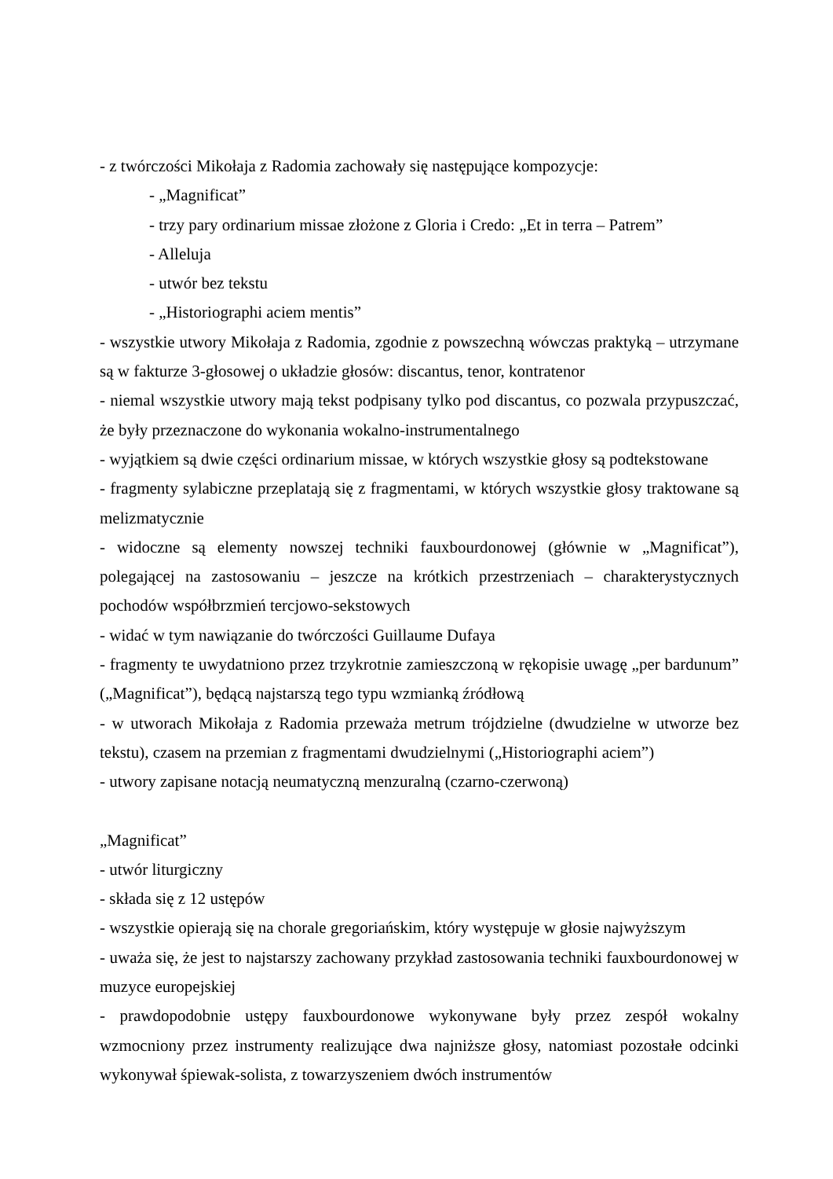- z twórczości Mikołaja z Radomia zachowały się następujące kompozycje:
- „Magnificat”
- trzy pary ordinarium missae złożone z Gloria i Credo: „Et in terra – Patrem”
- Alleluja
- utwór bez tekstu
- „Historiographi aciem mentis”
- wszystkie utwory Mikołaja z Radomia, zgodnie z powszechną wówczas praktyką – utrzymane są w fakturze 3-głosowej o układzie głosów: discantus, tenor, kontratenor
- niemal wszystkie utwory mają tekst podpisany tylko pod discantus, co pozwala przypuszczać, że były przeznaczone do wykonania wokalno-instrumentalnego
- wyjątkiem są dwie części ordinarium missae, w których wszystkie głosy są podtekstowane
- fragmenty sylabiczne przeplatają się z fragmentami, w których wszystkie głosy traktowane są melizmatycznie
- widoczne są elementy nowszej techniki fauxbourdonowej (głównie w „Magnificat”), polegającej na zastosowaniu – jeszcze na krótkich przestrzeniach – charakterystycznych pochodów współbrzmień tercjowo-sekstowych
- widać w tym nawiązanie do twórczości Guillaume Dufaya
- fragmenty te uwydatniono przez trzykrotnie zamieszczoną w rękopisie uwagę „per bardunum” („Magnificat”), będącą najstarszą tego typu wzmianką źródłową
- w utworach Mikołaja z Radomia przeważa metrum trójdzielne (dwudzielne w utworze bez tekstu), czasem na przemian z fragmentami dwudzielnymi („Historiographi aciem”)
- utwory zapisane notacją neumatyczną menzuralną (czarno-czerwoną)
„Magnificat”
- utwór liturgiczny
- składa się z 12 ustępów
- wszystkie opierają się na chorale gregoriańskim, który występuje w głosie najwyższym
- uważa się, że jest to najstarszy zachowany przykład zastosowania techniki fauxbourdonowej w muzyce europejskiej
- prawdopodobnie ustępy fauxbourdonowe wykonywane były przez zespół wokalny wzmocniony przez instrumenty realizujące dwa najniższe głosy, natomiast pozostałe odcinki wykonywał śpiewak-solista, z towarzyszeniem dwóch instrumentów